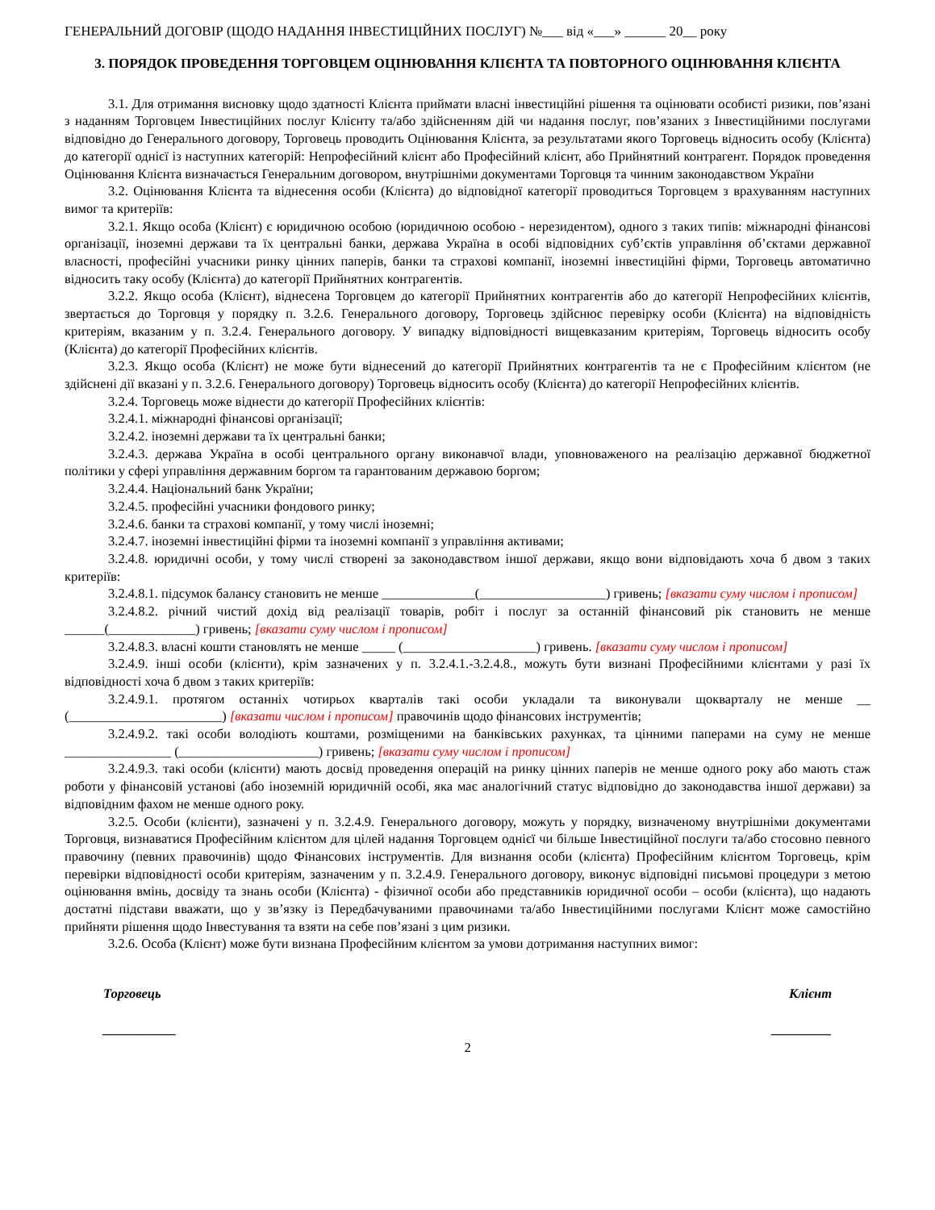ГЕНЕРАЛЬНИЙ ДОГОВІР (ЩОДО НАДАННЯ ІНВЕСТИЦІЙНИХ ПОСЛУГ) №___ від «___» ______ 20__ року
3. ПОРЯДОК ПРОВЕДЕННЯ ТОРГОВЦЕМ ОЦІНЮВАННЯ КЛІЄНТА ТА ПОВТОРНОГО ОЦІНЮВАННЯ КЛІЄНТА
3.1. Для отримання висновку щодо здатності Клієнта приймати власні інвестиційні рішення та оцінювати особисті ризики, пов’язані з наданням Торговцем Інвестиційних послуг Клієнту та/або здійсненням дій чи надання послуг, пов’язаних з Інвестиційними послугами відповідно до Генерального договору, Торговець проводить Оцінювання Клієнта, за результатами якого Торговець відносить особу (Клієнта) до категорії однієї із наступних категорій: Непрофесійний клієнт або Професійний клієнт, або Прийнятний контрагент. Порядок проведення Оцінювання Клієнта визначається Генеральним договором, внутрішніми документами Торговця та чинним законодавством України
3.2. Оцінювання Клієнта та віднесення особи (Клієнта) до відповідної категорії проводиться Торговцем з врахуванням наступних вимог та критеріїв:
3.2.1. Якщо особа (Клієнт) є юридичною особою (юридичною особою - нерезидентом), одного з таких типів: міжнародні фінансові організації, іноземні держави та їх центральні банки, держава Україна в особі відповідних суб’єктів управління об’єктами державної власності, професійні учасники ринку цінних паперів, банки та страхові компанії, іноземні інвестиційні фірми, Торговець автоматично відносить таку особу (Клієнта) до категорії Прийнятних контрагентів.
3.2.2. Якщо особа (Клієнт), віднесена Торговцем до категорії Прийнятних контрагентів або до категорії Непрофесійних клієнтів, звертається до Торговця у порядку п. 3.2.6. Генерального договору, Торговець здійснює перевірку особи (Клієнта) на відповідність критеріям, вказаним у п. 3.2.4. Генерального договору. У випадку відповідності вищевказаним критеріям, Торговець відносить особу (Клієнта) до категорії Професійних клієнтів.
3.2.3. Якщо особа (Клієнт) не може бути віднесений до категорії Прийнятних контрагентів та не є Професійним клієнтом (не здійснені дії вказані у п. 3.2.6. Генерального договору) Торговець відносить особу (Клієнта) до категорії Непрофесійних клієнтів.
3.2.4. Торговець може віднести до категорії Професійних клієнтів:
3.2.4.1. міжнародні фінансові організації;
3.2.4.2. іноземні держави та їх центральні банки;
3.2.4.3. держава Україна в особі центрального органу виконавчої влади, уповноваженого на реалізацію державної бюджетної політики у сфері управління державним боргом та гарантованим державою боргом;
3.2.4.4. Національний банк України;
3.2.4.5. професійні учасники фондового ринку;
3.2.4.6. банки та страхові компанії, у тому числі іноземні;
3.2.4.7. іноземні інвестиційні фірми та іноземні компанії з управління активами;
3.2.4.8. юридичні особи, у тому числі створені за законодавством іншої держави, якщо вони відповідають хоча б двом з таких критеріїв:
3.2.4.8.1. підсумок балансу становить не менше ______________(___________________) гривень; [вказати суму числом і прописом]
3.2.4.8.2. річний чистий дохід від реалізації товарів, робіт і послуг за останній фінансовий рік становить не менше ______(_____________) гривень; [вказати суму числом і прописом]
3.2.4.8.3. власні кошти становлять не менше _____ (____________________) гривень. [вказати суму числом і прописом]
3.2.4.9. інші особи (клієнти), крім зазначених у п. 3.2.4.1.-3.2.4.8., можуть бути визнані Професійними клієнтами у разі їх відповідності хоча б двом з таких критеріїв:
3.2.4.9.1. протягом останніх чотирьох кварталів такі особи укладали та виконували щокварталу не менше __ (_______________________) [вказати числом і прописом] правочинів щодо фінансових інструментів;
3.2.4.9.2. такі особи володіють коштами, розміщеними на банківських рахунках, та цінними паперами на суму не менше ________________ (_____________________) гривень; [вказати суму числом і прописом]
3.2.4.9.3. такі особи (клієнти) мають досвід проведення операцій на ринку цінних паперів не менше одного року або мають стаж роботи у фінансовій установі (або іноземній юридичній особі, яка має аналогічний статус відповідно до законодавства іншої держави) за відповідним фахом не менше одного року.
3.2.5. Особи (клієнти), зазначені у п. 3.2.4.9. Генерального договору, можуть у порядку, визначеному внутрішніми документами Торговця, визнаватися Професійним клієнтом для цілей надання Торговцем однієї чи більше Інвестиційної послуги та/або стосовно певного правочину (певних правочинів) щодо Фінансових інструментів. Для визнання особи (клієнта) Професійним клієнтом Торговець, крім перевірки відповідності особи критеріям, зазначеним у п. 3.2.4.9. Генерального договору, виконує відповідні письмові процедури з метою оцінювання вмінь, досвіду та знань особи (Клієнта) - фізичної особи або представників юридичної особи – особи (клієнта), що надають достатні підстави вважати, що у зв’язку із Передбачуваними правочинами та/або Інвестиційними послугами Клієнт може самостійно прийняти рішення щодо Інвестування та взяти на себе пов’язані з цим ризики.
3.2.6. Особа (Клієнт) може бути визнана Професійним клієнтом за умови дотримання наступних вимог:
Торговець
___________
Клієнт
_________
2